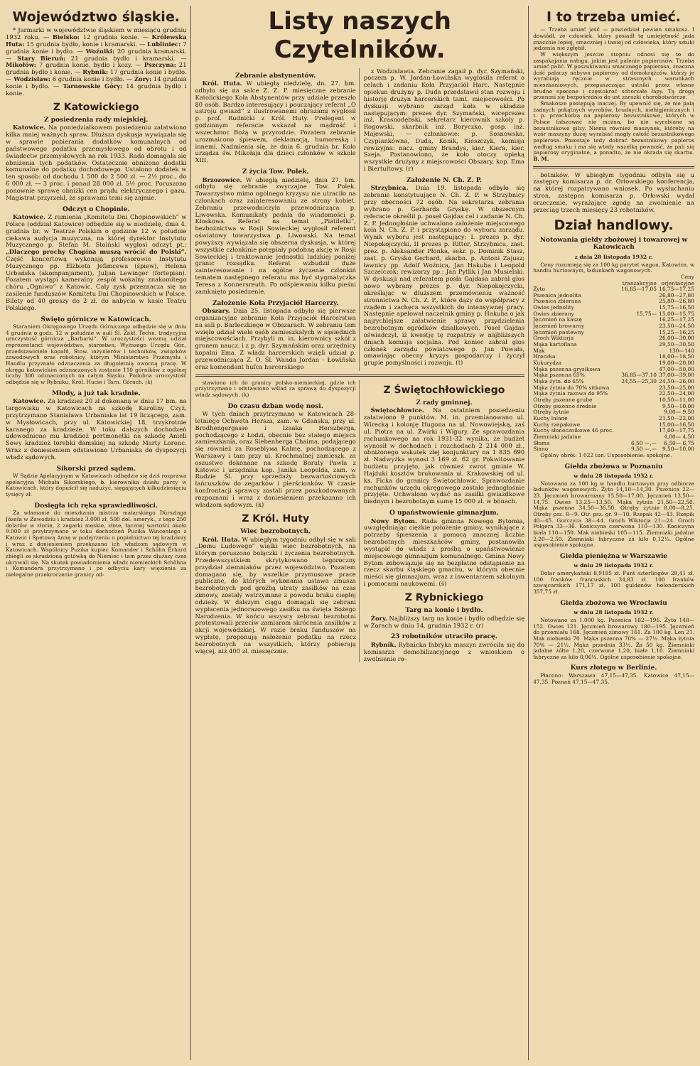Województwo śląskie.
* Jarmarki w województwie śląskiem w miesiącu grudniu 1932 roku. — Bielsko: 12 grudnia konie. — Królewska Huta: 15 grudnia bydło, konie i kramarski. — Lubliniec: 7 grudnia konie i bydło. — Woźniki: 20 grudnia kramarski. — Stary Bieruń: 21 grudnia bydło i kramarski. — Mikołów: 7 grudnia konie, bydło i kozy. — Pszczyna: 21 grudnia bydło i konie. — Rybnik: 17 grudnia konie i bydło. — Wodzisław: 6 grudnia konie i bydło. — Żory: 14 grudnia konie i bydło. — Tarnowskie Góry: 14 grudnia bydło i konie.
Z Katowickiego
Z posiedzenia rady miejskiej.
Katowice. Na poniedziałkowem posiedzeniu załatwiono kilka mniej ważnych spraw. Dłuższa dyskusja wywiązała się w sprawie pobierania dodatków komunalnych od państwowego podatku przemysłowego od obrotu i od świadectw przemysłowych na rok 1933. Rada domagała się obniżenia tych podatków. Ostatecznie obniżono dodatki komunalne do podatku dochodowego. Ustalono dodatek w ten sposób: od dochodu 1 500 do 2 500 zł. — 2½ proc., do 6 000 zł. — 3 proc. i ponad 28 000 zł. 5½ proc. Poruszono ponownie sprawę obniżki cen prądu elektrycznego i gazu. Magistrat przyrzekł, że sprawami temi się zajmie.
Odczyt o Chopinie.
Katowice. Z ramienia „Komitetu Dni Chopinowskich“ w Polsce (oddział Katowice) odbędzie się w niedzielę, dnia 4. grudnia br. w Teatrze Polskim o godzinie 12 w południe ciekawa audycja muzyczna, na której dyrektor Instytutu Muzycznego p. Stefan M. Stoiński wygłosi odczyt pt.: „Dlaczego prochy Chopina muszą wrócić do Polski“. Część koncertową wykonają profesorowie Instytutu Muzycznego pp. Elżbieta Jefimcewa (śpiew), Helena Urbańska (akompanjament), Juljan Lewinger (fortepian). Pozatem wystąpi kameralny zespół wokalny znakomitego chóru „Ogniwo“ z Katowic. Cały zysk przeznacza się na zasilenie funduszów Komitetu Dni Chopinowskich w Polsce. Bilety od 40 groszy do 2 zł. do nabycia w kasie Teatru Polskiego.
Święto górnicze w Katowicach.
Staraniem Okręgowego Urzędu Górniczego odbędzie się w dniu 4 grudnia o godz. 12 w południe w auli Śl. Zakł. Techn. tradycyjna uroczystość górnicza „Barbarki“. W uroczystości wezmą udział reprezentanci województwa, starostwa, Wyższego Urzędu Gór., przedstawiciele kopalń, Stow. inżynierów i techników, związków zawodowych oraz robotnicy, którym Ministerstwo Przemysłu i Handlu przyznało odznaczenia za długoletnią owocną pracę. W okręgu katowickim odznaczonych zostanie 110 górników z ogólnej liczby 300 odznaczonych na całym Śląsku. Podobna uroczystość odbędzie się w Rybniku, Król. Hucie i Tarn. Górach. (k)
Młody, a już tak kradnie.
Katowice. Za kradzież 20 zł dokonaną w dniu 17 bm. na targowisku w Katowicach na szkodę Karoliny Czyż, przytrzymano Stanisława Urbaniaka lat 19 liczącego, zam. w Mysłowicach, przy ul. Katowickiej 18, trzykrotnie karanego za kradzieże. W toku dalszych dochodzeń udowodniono mu kradzież portmonetki na szkodę Anieli Sowy kradzież torebki damskiej na szkodę Marty Lorenc. Wraz z doniesieniem odstawiono Urbaniaka do dyspozycji władz sądowych.
Sikorski przed sądem.
W Sądzie Apelacyjnym w Katowicach odbędzie się dziś rozprawa apelacyjna Michała Sikorskiego, b. kierownika działu parcy w Katowicach, który dopuścił się nadużyć, sięgających kilkudziesięciu tysięcy zł.
Dosięgła ich ręka sprawiedliwości.
Za włamanie do mieszkania mistrza malarskiego Dürszlaga Józefa w Zawodziu i kradzież 3.000 zł, 500 dol. ameryk., z tego 250 dolarów w złocie, 2 zegarki męskie, złote, łącznej wartości około 9.000 zł przytrzymano w toku dochodzeń Puzika Wincentego z Katowic i Spetową Annę w podejrzeniu o popielnictwo tej kradzieży i wraz z doniesieniem przekazano ich władzom sądowym w Katowicach. Wspólnicy Puzika kupiec Komander i Schöhn Erhard zbiegli ze skradzioną gotówką do Niemiec i tam przez dłuższy czas ukrywali się. Na skutek powiadomienia władz niemieckich Schöhna i Komandera przytrzymano i po odbyciu kary więzienia za nielegalne przekroczenie granicy od-
Listy naszych Czytelników.
Zebranie abstynentów.
Król. Huta. W ubiegłą niedzielę, dn. 27. bm. odbyło się na salce Z. Z. P. miesięczne zebranie Katolickiego Koła Abstynentów przy udziale przeszło 80 osób. Bardzo interesujący i pouczający referat „O ustroju gwiazd“ z ilustrowanemi obrazami wygłosił p. prof. Rudnicki z Król. Huty. Prelegent w godzinnym referacie wskazał na mądrość i wszechmoc Bożą w przyrodzie. Pozatem zebranie urozmaicono śpiewem, deklamacją, humoreską i innemi. Nadmienia się, że dnia 6. grudnia br. Koło urządza św. Mikołaja dla dzieci członków w szkole XIII.
Z życia Tow. Polek.
Brzozowice. W ubiegłą niedzielę, dnia 27. bm. odbyło się zebranie zwyczajne Tow. Polek. Towarzystwo mimo ogólnego kryzysu nie utraciło na członkach oraz zainteresowaniu ze strony kobiet. Zebraniu przewodniczyła przewodnicząca p. Liwowska. Komunikaty podała do wiadomości p. Kłoskowa. Referat na temat „Piatiletki“, bezbożnictwa w Rosji Sowieckiej wygłosił referent oświatowy towarzystwa p. Liwowski. Na temat powyższy wywiązała się obszerna dyskusja, w której wszystkie członkinie potępiały podobną akcję w Rosji Sowieckiej i traktowanie jednostki ludzkiej poniżej granic rozsądku. Referat wzbudził duże zainteresowanie i na ogólne życzenie członkiń tematem następnego referatu ma być stygmatyczka Teresa z Konnersreuth. Po odśpiewaniu kilku pieśni zamknięto posiedzenie.
Założenie Koła Przyjaciół Harcerzy.
Obszary. Dnia 25. listopada odbyło się pierwsze organizacyjne zebranie Koła Przyjaciół Harcerstwa na sali p. Barleczkiego w Obszarach. W zebraniu tem wzięło udział wiele osób zamieszkałych w sąsiednich miejscowościach. Przybyli m. in. kierownicy szkół z gronem naucz. i z p. dyr. Szymańskim oraz urzędnicy kopalni Ema. Z władz harcerskich wzięli udział p. przewodnicząca Z. O. Śl. Wanda Jordan - Łowińska oraz komendant hufca harcerskiego
z Wodzisławia. Zebranie zagaił p. dyr. Szymański, poczem p. W. Jordan-Łowińska wygłosiła referat o celach i zadaniu Koła Przyjaciół Harc. Następnie opiekun drużyny p. Duda przedstawił stan rozwoju i historję drużyn harcerskich tamt. miejscowości. Po dyskusji wybrano zarząd koła w składzie następującym: prezes dyr. Szymański, wiceprezes inż. Krasnodębski, sekretarz kierownik szkoły p. Rogowski, skarbnik inż. Boryczko, gosp. inż. Majewski, — członkowie: p. Sosnowska, Czypiankówna, Duda, Konik, Kieszczyk, komisja rewizyjna: nacz. gminy Brandys, kier. Kiera, kier. Szeja. Postanowiono, że koło otoczy opieką wszystkie drużyny z miejscowości Obszary, kop. Ema i Biertułtowy. (r)
Założenie N. Ch. Z. P.
Strzybnica. Dnia 19. listopada odbyło się zebranie konstytuujące N. Ch. Z. P. w Strzybnicy przy obecności 72 osób. Na sekretarza zebrania wybrano p. Gerharda Gryskę. W obszernym referacie określił p. poseł Gajdas cel i zadanie N. Ch. Z. P. Jednogłośnie uchwalono założenie miejscowego koła N. Ch. Z. P. i przystąpiono do wyboru zarządu. Wynik wyboru jest następujący: I. prezes p. dyr. Niepokojczycki, II prezes p. Ritter, Strzybnica, zast. prez. p. Aleksander Płonka, sekr. p. Dominik Stasz, zast. p. Grysko Gerhard, skarbn. p. Antoni Zajusz; ławnicy pp. Adolf Woźnica, Jan Hakuba i Leopold Szczelczok; rewizorzy pp.: Jan Pytlik i Jan Musielski. W dyskusji nad referatem posła Gajdasa zabrał głos nowo wybrany prezes p. dyr. Niepokojczycki, określając w dłuższem przemówieniu ważność stronnictwa N. Ch. Z. P., które dąży do współpracy z rządem i zachęca wszystkich do intensywnej pracy. Następnie apelował naczelnik gminy p. Hakuba o jak najrychlejsze załatwienie sprawy przydzielenia bezrobotnym ogródków działkowych. Poseł Gajdas oświadczył, iż kwestję tę rozpatrzy w najbliższych dniach komisja socjalna. Pod koniec zabrał głos członek zarządu powiatowego p. Jan Powała, omawiając obecny kryzys gospodarczy i życzył grupie pomyślności i rozwoju. (t)
stawiono ich do granicy polsko-niemieckiej, gdzie ich przytrzymano i odstawiono wślad za sprawą do dyspozycji władz sądowych. (k)
Do czasu dzban wodę nosi.
W tych dniach przytrzymano w Katowicach 28-letniego Ochweta Hersza, zam. w Gdańsku, przy ul. Brodhengergasse i Izaaka Herszberga, pochodzącego z Łodzi, obecnie bez stałego miejsca zamieszkania, oraz Siebenberga Chaima, podającego się również za Roseblума Kalmę, pochodzącego z Warszawy i tam przy ul. Krochmalnej zamieszk. za oszustwo dokonane na szkodę Boruty Pawła z Katowic i urzędnika kop. Janika Leopolda, zam. w Rudzie Śl. przy sprzedaży bezwartościowych łańcuszków do zegarków i pierścionków. W czasie konfrontacji sprawcy zostali przez poszkodowanych rozpoznani i wraz z doniesieniem przekazano ich władzom sądowym. (k)
Z Król. Huty
Wiec bezrobotnych.
Król. Huta. W ubiegłym tygodniu odbył się w sali „Domu Ludowego“ wielki wiec bezrobotnych, na którym poruszono bolączki i życzenia bezrobotnych. Przedewszystkiem skrytykowano tegoroczny przydział ziemniaków przez województwo. Pozatem domagano się, by wszelkie przymusowe prace publiczne, do których wykonania ustawa zmusza bezrobotnych pod groźbą utraty zasiłków na czas zimowy, zostały wstrzymane z powodu braku ciepłej odzieży. W dalszym ciągu domagali się zebrani wypłacenia jednorazowego zasiłku na święta Bożego Narodzenia. W końcu wszyscy zebrani bezrobotni protestowali przeciw zamiarom skrócenia zasiłków z akcji wojewódzkiej. W razie braku funduszów na wypłatę, proponują nałożenie podatku na rzecz bezrobotnych na wszystkich, którzy pobierają więcej, niż 400 zł. miesięcznie.
Z Świętochłowickiego
Z rady gminnej.
Świętochłowice. Na ostatniem posiedzeniu załatwiono 9 punktów. M. in. przemianowano ul. Wirecką i kolonję Hugona na ul. Nowowiejską, zaś ul. Piotra na ul. Żwirki i Wigury. Ze sprawozdania rachunkowego na rok 1931-32 wynika, że budżet wynosił w dochodach i rozchodach 2 214 000 zł., obniżonego wskutek złej konjunktury na 1 835 690 zł. Nadwyżka wynosi 3 169 zł. 62 gr. Pokwitowanie budżetu przyjęto, jak również zwrot gminie W. Hajduki kosztów brukowania ul. Krakowskiej od ul. ks. Ficka do granicy Świętochłowic. Sprawozdanie rachunków urzędu okręgowego zostało jednogłośnie przyjęte. Uchwalono wydać na zasiłki gwiazdkowe biednym i bezrobotnym sumę 15 000 zł. w bonach.
O upaństwowienie gimnazjum.
Nowy Bytom. Rada gminna Nowego Bytomia, uwzględniając ciężkie położenie gminy, wynikające z potrzeby śpieszenia z pomocą znacznej liczbie bezrobotnych mieszkańców gminy, postanowiła wystąpić do władz z prośbą o upaństwowienie miejscowego gimnazjum komunalnego. Gmina Nowy Bytom zobowiązuje się na bezpłatne odstąpienie na rzecz skarbu śląskiego gmachu, w którym obecnie mieści się gimnazjum, wraz z inwentarzem szkolnym i pomocami naukowemi. (ś)
Z Rybnickiego
Targ na konie i bydło.
Żory. Najbliższy targ na konie i bydło odbędzie się w Żorach w dniu 14. grudnia 1932 r. (r)
23 robotników utraciło pracę.
Rybnik. Rybnicka fabryka maszyn zwróciła się do komisarza demobilizacyjnego z wnioskiem o zwolnienie ro-
I to trzeba umieć.
— Trzeba umieć jeść — powiedział pewien smakosz. I dowiódł, że człowiek, który posiadł tę umiejętność jada znacznie lepiej, smaczniej i taniej od człowieka, który sztuki jedzenia nie zgłębił.
W większym jeszcze stopniu odnosi się to do zaspakajania nałogu, jakim jest palenie papierosów. Trzeba umieć palić. W poszukiwaniu smacznego papierosa, znaczna ilość palaczy nabywa papierosy od domokrążców, którzy je wyrabiają ręcznie w strasznych warunkach mieszkaniowych, przepuszczając ustniki przez własne brudne spocone i częstokroć schorzałe łapy. Tą drogą przenosi się bezpośrednio do ust zarazki chorobotwórcze.
Smakosze postępują inaczej. By upewnić się, że nie palą żadnych pokątnych wyrobów, brudnych, niehigjenicznych i t. p. przechodzą na papierosy bezustnikowe, których w Polsce fałszować nie można, bo nie wyrabiane są bezustnikowe gilzy. Niema również maszynek, któreby na wzór maszyny dużej wyrabiać mogły całość bezustnikowego papierosa. Pozostaje tedy dobrać bezustnikowy papieros według smaku i ma się wtedy wszelką pewność, że pali się papierosy oryginalne, a ponadto, że nie okrada się skarbu. B. M.
botników. W ubiegłym tygodniu odbyła się u zastępcy komisarza p. dr. Orłowskiego konferencja, na której rozpatrywano wniosek. Po wysłuchaniu stron, zastępca komisarza p. Orłowski wydał orzeczenie, wyrażające zgodę na zwolnienie na przeciąg trzech miesięcy 23 robotników.
Dział handlowy.
Notowania giełdy zbożowej i towarowej w Katowicach
z dnia 28 listopada 1932 r.
Ceny rozumieją się za 100 kg parytet wagon, Katowice, w handlu hurtownym, ładunkach wagonowych.
| | Ceny | |
| --- | --- | --- |
| | tranzakcyjne | orjentacyjne |
| Żyto | 16,65—17,05 | 16,75—17,25 |
| Pszenica jednolita | | 26,80—27,80 |
| Pszenica zbierana | | 25,80—26,80 |
| Owies jednolity | | 15,75—16,50 |
| Owies zbierany | 15,75— | 15,00—15,75 |
| Jęczmień na kaszę | | 16,25—17,25 |
| Jęczmień browarny | | 23,50—24,50 |
| Jęczmień pastewny | | 15,25—16,25 |
| Groch Wiktorja | | 26,00—30,00 |
| Mąka kartoflana | | 29,50—30,50 |
| Mak | | 130—140 |
| Hreczka | | 18,00—18,50 |
| Kukurydza | | 19,00—20,00 |
| Mąka pszenna grysikowa | | 47,00—50,00 |
| Mąka pszenna 65% | 36,85—37,10 | 37,00—39,00 |
| Mąka żytn. do 65% | 24,55—25,30 | 24,50—26,00 |
| Mąka żytnia do 70% sitkowa | | 23,50—25,00 |
| Mąka żytnia razowa do 95% | | 22,50—24,00 |
| Otręby pszenne grube | | 10,50—11,00 |
| Otręby pszenne średnie | | 9,50—10,00 |
| Otręby żytnie | | 9,00— 9,50 |
| Kuchy lniane | | 21,50—22,00 |
| Kuchy rzepakowe | | 15,00—16,50 |
| Kuchy słonecznikowe 46 proc. | | 17,00—17,75 |
| Ziemniaki jadalne | | 4,00— 4,50 |
| Słoma | 6,50 —,— | 6,50— 6,75 |
| Siano | 9,50 —,— | 9,50—10,00 |
Ogólny obrót: 1 022 ton. Usposobienie: spokojne.
Giełda zbożowa w Poznaniu
w dniu 28 listopada 1932 r.
Notowano za 100 kg w handlu hurtowym przy odbiorze ładunków wagonowych. Żyto 14,10—14,30. Pszenica 22—23. Jęczmień browarniany 15,50—17,00. Jęczmień 13,50—14,75. Owies 13,25—13,50. Mąka żytnia 21,50—22,50. Mąka pszenna 34,50—36,50. Otręby żytnie 8,00—8,25. Otręby psz. 8—9. Otr. psz. gr. 9—10. Rzepak 42—43. Rzepik 40—45. Gorczyca 38—44. Groch Wiktorja 21—24. Groch Polgera 33—36. Koniczyna czerwona 110—130. Koniczyna biała 110—150. Mak niebieski 105—115. Ziemniaki jadalne 2,20—2,50. Ziemniaki fabryczne za kilo 0,12½. Ogólne usposobienie spokojne.
Giełda pieniężna w Warszawie
w dniu 29 listopada 1932 r.
Dolar amerykański 8,9185 zł. Funt szterlingów 28,41 zł. 100 franków francuskich 34,83 zł. 100 franków szwajcarskich 171,17 zł. 100 guldenów holenderskich 357,75 zł.
Giełda zbożowa we Wrocławiu
w dniu 28 listopada 1932 r.
Notowano za 1.000 kg. Pszenica 182—196. Żyto 148—152. Owies 121. Jęczmień browarowy 180—195. Jęczmień do przemiału 168. Jęczmień zimowy 161. Za 100 kg. Len 21. Mak niebieski 70. Mąka pszenna 70% — 27½. Mąka żytnia 70% — 21½. Mąka przednia 33½. Za 50 kg. Ziemniaki jadalne żółte 1,20, czerwone 1,20, białe 1,10. Ziemniaki fabryczne za kilo 0,06¼. Ogólne usposobienie spokojne.
Kurs złotego w Berlinie.
Płacono: Warszawa 47,15—47,35. Katowice 47,15—47,35. Poznań 47,15—47,35.